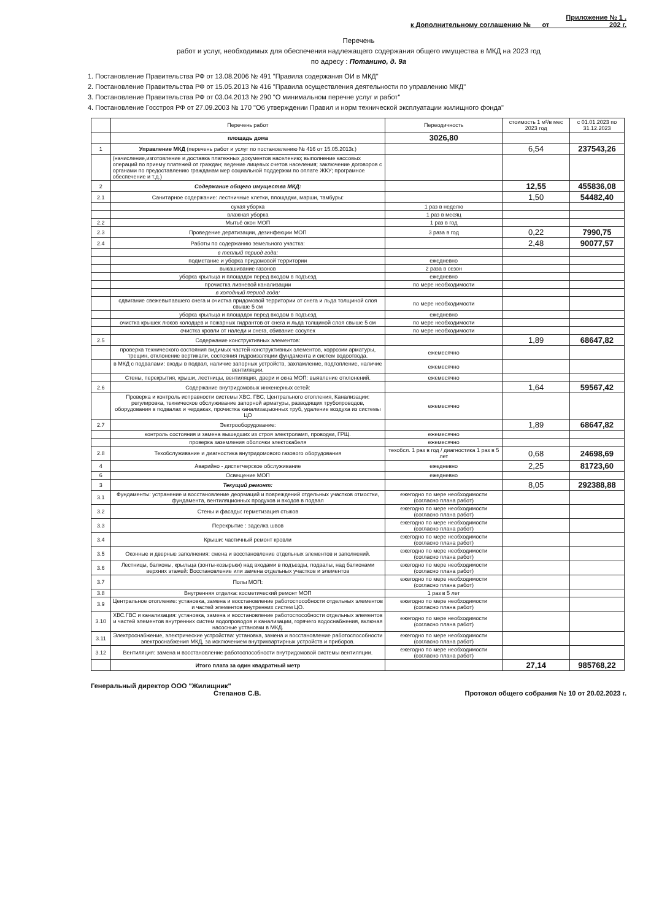Приложение № 1 .
к Дополнительному соглашению № от 202 г.
Перечень
работ и услуг, необходимых для обеспечения надлежащего содержания общего имущества в МКД на 2023 год
по адресу : Потанино, д. 9а
1. Постановление Правительства РФ от 13.08.2006 № 491 "Правила содержания ОИ в МКД"
2. Постановление Правительства РФ от 15.05.2013 № 416 "Правила осуществления деятельности по управлению МКД"
3. Постановление Правительства РФ от 03.04.2013 № 290 "О минимальном перечне услуг и работ"
4. Постановление Госстроя РФ от 27.09.2003 № 170 "Об утверждении Правил и норм технической эксплуатации жилищного фонда"
| | Перечень работ | Переодичность | стоимость 1 м²/в мес 2023 год | с 01.01.2023 по 31.12.2023 |
| --- | --- | --- | --- | --- |
| | площадь дома | 3026,80 | | |
| 1 | Управление МКД (перечень работ и услуг по постановлению № 416 от 15.05.2013г.) | | 6,54 | 237543,26 |
| | (начисление,изготовление и доставка платежных документов населению; выполнение кассовых операций по приему платежей от граждан; ведение лицевых счетов населения; заключение договоров с органами по предоставлению гражданам мер социальной поддержки по оплате ЖКУ; програмное обеспечение и т.д.) | | | |
| 2 | Содержание общего имущества МКД: | | 12,55 | 455836,08 |
| 2.1 | Санитарное содержание: лестничные клетки, площадки, марши, тамбуры: | | 1,50 | 54482,40 |
| | сухая уборка | 1 раз в неделю | | |
| | влажная уборка | 1 раз в месяц | | |
| 2.2 | Мытьё окон МОП | 1 раз в год | | |
| 2.3 | Проведение дератизации, дезинфекции МОП | 3 раза в год | 0,22 | 7990,75 |
| 2.4 | Работы по содержанию земельного участка: | | 2,48 | 90077,57 |
| | в теплый период года: | | | |
| | подметание и уборка придомовой территории | ежедневно | | |
| | выкашивание газонов | 2 раза в сезон | | |
| | уборка крыльца и площадок перед входом в подъезд | ежедневно | | |
| | прочистка ливневой канализации | по мере необходимости | | |
| | в холодный период года: | | | |
| | сдвигание свежевыпавшего снега и очистка придомовой территории от снега и льда толщиной слоя свыше 5 см | по мере необходимости | | |
| | уборка крыльца и площадок перед входом в подъезд | ежедневно | | |
| | очистка крышек люков колодцев и пожарных гидрантов от снега и льда толщиной слоя свыше 5 см | по мере необходимости | | |
| | очистка кровли от наледи и снега, сбивание сосулек | по мере необходимости | | |
| 2.5 | Содержание конструктивных элементов: | | 1,89 | 68647,82 |
| | проверка технического состояния видимых частей конструктивных элементов, коррозии арматуры, трещин, отклонение вертикали, состояния гидроизоляции фундамента и систем водоотвода. | ежемесячно | | |
| | в МКД с подвалами: входы в подвал, наличие запорных устройств, захламление, подтопление, наличие вентиляции. | ежемесячно | | |
| | Стены, перекрытия, крыши, лестницы, вентиляция, двери и окна МОП: выявление отклонений. | ежемесячно | | |
| 2.6 | Содержание внутридомовых инженерных сетей: | | 1,64 | 59567,42 |
| | Проверка и контроль исправности системы ХВС. ГВС, Центрального отопления, Канализации: регулировка, техническое обслуживание запорной арматуры, разводящих трубопроводов, оборудования в подвалах и чердаках, прочистка канализацыонных труб, удаление воздуха из системы ЦО | ежемесячно | | |
| 2.7 | Эектрооборудование: | | 1,89 | 68647,82 |
| | контроль состояния и замена вышедших из строя электроламп, проводки, ГРЩ. | ежемесячно | | |
| | проверка заземления оболочки электокабеля | ежемесячно | | |
| 2.8 | Техобслуживание и диагностика внутридомового газового оборудования | техобсл. 1 раз в год / диагностика 1 раз в 5 лет | 0,68 | 24698,69 |
| 4 | Аварийно - диспетчерское обслуживание | ежедневно | 2,25 | 81723,60 |
| 6 | Освещение МОП | ежедневно | | |
| 3 | Текущий ремонт: | | 8,05 | 292388,88 |
| 3.1 | Фундаменты: устранение и восстановление деормаций и повреждений отдельных участков отмостки, фундамента, вентиляционных продухов и входов в подвал | ежегодно по мере необходимости (согласно плана работ) | | |
| 3.2 | Стены и фасады: герметизация стыков | ежегодно по мере необходимости (согласно плана работ) | | |
| 3.3 | Перекрытие : заделка швов | ежегодно по мере необходимости (согласно плана работ) | | |
| 3.4 | Крыши: частичный ремонт кровли | ежегодно по мере необходимости (согласно плана работ) | | |
| 3.5 | Оконные и дверные заполнения: смена и восстановление отдельных элементов и заполнений. | ежегодно по мере необходимости (согласно плана работ) | | |
| 3.6 | Лестницы, балконы, крыльца (зонты-козырьки) над входами в подъезды, подвалы, над балконами верхних этажей: Восстановление или замена отдельных участков и элементов | ежегодно по мере необходимости (согласно плана работ) | | |
| 3.7 | Полы МОП: | ежегодно по мере необходимости (согласно плана работ) | | |
| 3.8 | Внутренняя отделка: косметический ремонт МОП | 1 раз в 5 лет | | |
| 3.9 | Центральное отопление: установка, замена и восстановление работоспособности отдельных элементов и частей элементов внутренних систем ЦО. | ежегодно по мере необходимости (согласно плана работ) | | |
| 3.10 | ХВС.ГВС и канализация: установка, замена и восстановление работоспособности отдельных элементов и частей элементов внутренних систем водопроводов и канализации, горячего водоснабжения, включая насосные установки в МКД. | ежегодно по мере необходимости (согласно плана работ) | | |
| 3.11 | Электроснабжение, электрические устройства: установка, замена и восстановление работоспособности электроснабжения МКД, за исключением внутриквартирных устройств и приборов. | ежегодно по мере необходимости (согласно плана работ) | | |
| 3.12 | Вентиляция: замена и восстановление работоспособности внутридомовой системы вентиляции. | ежегодно по мере необходимости (согласно плана работ) | | |
| | Итого плата за один квадратный метр | | 27,14 | 985768,22 |
Генеральный директор ООО "Жилищник"
Степанов С.В.
Протокол общего собрания № 10 от 20.02.2023 г.